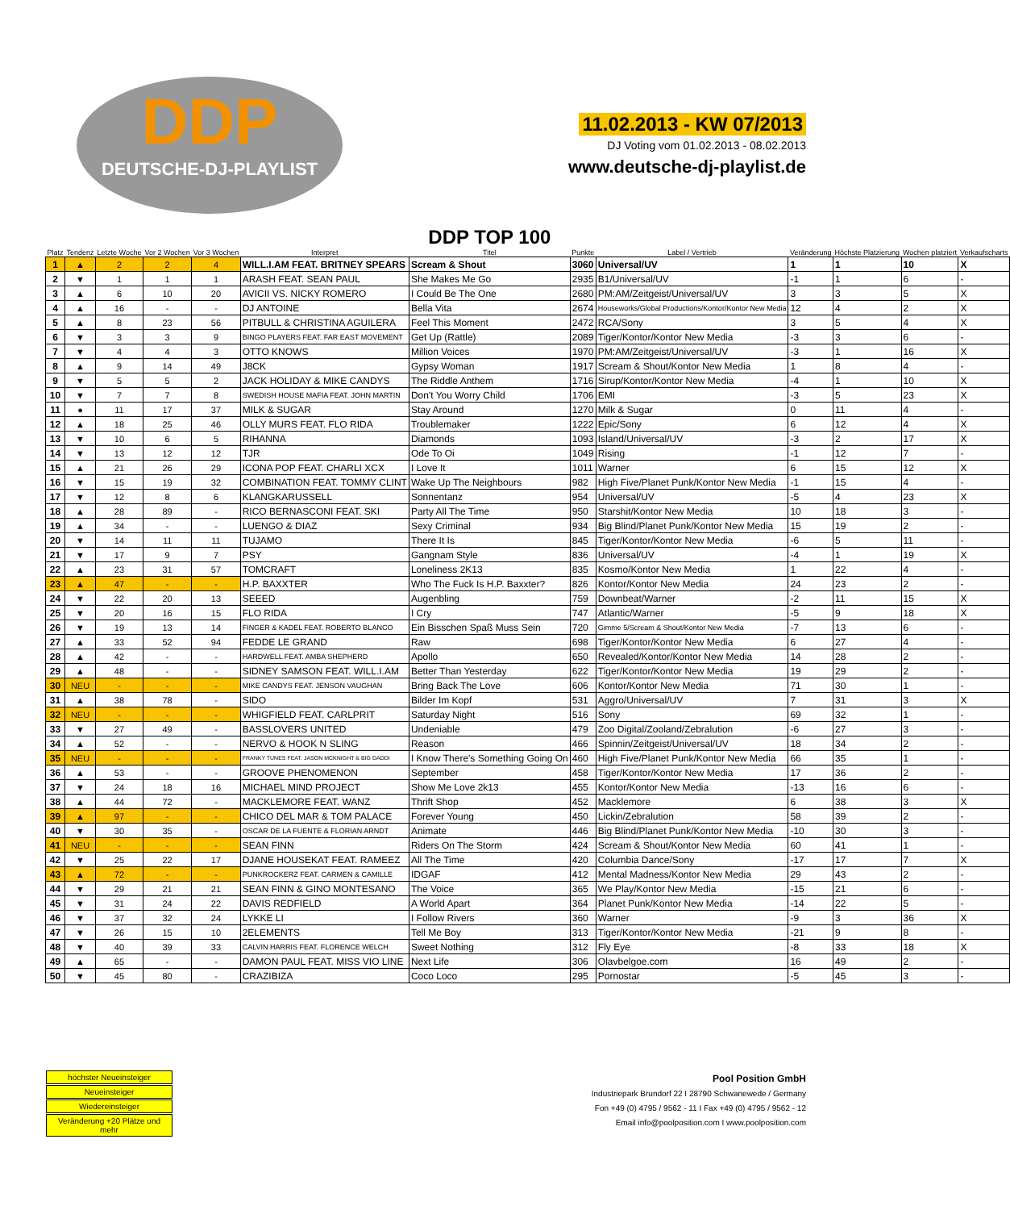DDP
DEUTSCHE-DJ-PLAYLIST
11.02.2013 - KW 07/2013
DJ Voting vom 01.02.2013 - 08.02.2013
www.deutsche-dj-playlist.de
| Platz | Tendenz | Letzte Woche | Vor 2 Wochen | Vor 3 Wochen | Interpret | DDP TOP 100 Titel | Punkte | Label / Vertrieb | Veränderung | Höchste Platzierung | Wochen platziert | Verkaufscharts |
| --- | --- | --- | --- | --- | --- | --- | --- | --- | --- | --- | --- | --- |
| 1 | ▲ | 2 | 2 | 4 | WILL.I.AM FEAT. BRITNEY SPEARS | Scream & Shout | 3060 | Universal/UV | 1 | 1 | 10 | X |
| 2 | ▼ | 1 | 1 | 1 | ARASH FEAT. SEAN PAUL | She Makes Me Go | 2935 | B1/Universal/UV | -1 | 1 | 6 | - |
| 3 | ▲ | 6 | 10 | 20 | AVICII VS. NICKY ROMERO | I Could Be The One | 2680 | PM:AM/Zeitgeist/Universal/UV | 3 | 3 | 5 | X |
| 4 | ▲ | 16 | - | - | DJ ANTOINE | Bella Vita | 2674 | Houseworks/Global Productions/Kontor/Kontor New Media | 12 | 4 | 2 | X |
| 5 | ▲ | 8 | 23 | 56 | PITBULL & CHRISTINA AGUILERA | Feel This Moment | 2472 | RCA/Sony | 3 | 5 | 4 | X |
| 6 | ▼ | 3 | 3 | 9 | BINGO PLAYERS FEAT. FAR EAST MOVEMENT | Get Up (Rattle) | 2089 | Tiger/Kontor/Kontor New Media | -3 | 3 | 6 | - |
| 7 | ▼ | 4 | 4 | 3 | OTTO KNOWS | Million Voices | 1970 | PM:AM/Zeitgeist/Universal/UV | -3 | 1 | 16 | X |
| 8 | ▲ | 9 | 14 | 49 | J8CK | Gypsy Woman | 1917 | Scream & Shout/Kontor New Media | 1 | 8 | 4 | - |
| 9 | ▼ | 5 | 5 | 2 | JACK HOLIDAY & MIKE CANDYS | The Riddle Anthem | 1716 | Sirup/Kontor/Kontor New Media | -4 | 1 | 10 | X |
| 10 | ▼ | 7 | 7 | 8 | SWEDISH HOUSE MAFIA FEAT. JOHN MARTIN | Don't You Worry Child | 1706 | EMI | -3 | 5 | 23 | X |
| 11 | ● | 11 | 17 | 37 | MILK & SUGAR | Stay Around | 1270 | Milk & Sugar | 0 | 11 | 4 | - |
| 12 | ▲ | 18 | 25 | 46 | OLLY MURS FEAT. FLO RIDA | Troublemaker | 1222 | Epic/Sony | 6 | 12 | 4 | X |
| 13 | ▼ | 10 | 6 | 5 | RIHANNA | Diamonds | 1093 | Island/Universal/UV | -3 | 2 | 17 | X |
| 14 | ▼ | 13 | 12 | 12 | TJR | Ode To Oi | 1049 | Rising | -1 | 12 | 7 | - |
| 15 | ▲ | 21 | 26 | 29 | ICONA POP FEAT. CHARLI XCX | I Love It | 1011 | Warner | 6 | 15 | 12 | X |
| 16 | ▼ | 15 | 19 | 32 | COMBINATION FEAT. TOMMY CLINT | Wake Up The Neighbours | 982 | High Five/Planet Punk/Kontor New Media | -1 | 15 | 4 | - |
| 17 | ▼ | 12 | 8 | 6 | KLANGKARUSSELL | Sonnentanz | 954 | Universal/UV | -5 | 4 | 23 | X |
| 18 | ▲ | 28 | 89 | - | RICO BERNASCONI FEAT. SKI | Party All The Time | 950 | Starshit/Kontor New Media | 10 | 18 | 3 | - |
| 19 | ▲ | 34 | - | - | LUENGO & DIAZ | Sexy Criminal | 934 | Big Blind/Planet Punk/Kontor New Media | 15 | 19 | 2 | - |
| 20 | ▼ | 14 | 11 | 11 | TUJAMO | There It Is | 845 | Tiger/Kontor/Kontor New Media | -6 | 5 | 11 | - |
| 21 | ▼ | 17 | 9 | 7 | PSY | Gangnam Style | 836 | Universal/UV | -4 | 1 | 19 | X |
| 22 | ▲ | 23 | 31 | 57 | TOMCRAFT | Loneliness 2K13 | 835 | Kosmo/Kontor New Media | 1 | 22 | 4 | - |
| 23 | ▲ | 47 | - | - | H.P. BAXXTER | Who The Fuck Is H.P. Baxxter? | 826 | Kontor/Kontor New Media | 24 | 23 | 2 | - |
| 24 | ▼ | 22 | 20 | 13 | SEEED | Augenbling | 759 | Downbeat/Warner | -2 | 11 | 15 | X |
| 25 | ▼ | 20 | 16 | 15 | FLO RIDA | I Cry | 747 | Atlantic/Warner | -5 | 9 | 18 | X |
| 26 | ▼ | 19 | 13 | 14 | FINGER & KADEL FEAT. ROBERTO BLANCO | Ein Bisschen Spaß Muss Sein | 720 | Gimme 5/Scream & Shout/Kontor New Media | -7 | 13 | 6 | - |
| 27 | ▲ | 33 | 52 | 94 | FEDDE LE GRAND | Raw | 698 | Tiger/Kontor/Kontor New Media | 6 | 27 | 4 | - |
| 28 | ▲ | 42 | - | - | HARDWELL FEAT. AMBA SHEPHERD | Apollo | 650 | Revealed/Kontor/Kontor New Media | 14 | 28 | 2 | - |
| 29 | ▲ | 48 | - | - | SIDNEY SAMSON FEAT. WILL.I.AM | Better Than Yesterday | 622 | Tiger/Kontor/Kontor New Media | 19 | 29 | 2 | - |
| 30 | NEU | - | - | - | MIKE CANDYS FEAT. JENSON VAUGHAN | Bring Back The Love | 606 | Kontor/Kontor New Media | 71 | 30 | 1 | - |
| 31 | ▲ | 38 | 78 | - | SIDO | Bilder Im Kopf | 531 | Aggro/Universal/UV | 7 | 31 | 3 | X |
| 32 | NEU | - | - | - | WHIGFIELD FEAT. CARLPRIT | Saturday Night | 516 | Sony | 69 | 32 | 1 | - |
| 33 | ▼ | 27 | 49 | - | BASSLOVERS UNITED | Undeniable | 479 | Zoo Digital/Zooland/Zebralution | -6 | 27 | 3 | - |
| 34 | ▲ | 52 | - | - | NERVO & HOOK N SLING | Reason | 466 | Spinnin/Zeitgeist/Universal/UV | 18 | 34 | 2 | - |
| 35 | NEU | - | - | - | FRANKY TUNES FEAT. JASON MCKNIGHT & BIG DADDI | I Know There's Something Going On | 460 | High Five/Planet Punk/Kontor New Media | 66 | 35 | 1 | - |
| 36 | ▲ | 53 | - | - | GROOVE PHENOMENON | September | 458 | Tiger/Kontor/Kontor New Media | 17 | 36 | 2 | - |
| 37 | ▼ | 24 | 18 | 16 | MICHAEL MIND PROJECT | Show Me Love 2k13 | 455 | Kontor/Kontor New Media | -13 | 16 | 6 | - |
| 38 | ▲ | 44 | 72 | - | MACKLEMORE FEAT. WANZ | Thrift Shop | 452 | Macklemore | 6 | 38 | 3 | X |
| 39 | ▲ | 97 | - | - | CHICO DEL MAR & TOM PALACE | Forever Young | 450 | Lickin/Zebralution | 58 | 39 | 2 | - |
| 40 | ▼ | 30 | 35 | - | OSCAR DE LA FUENTE & FLORIAN ARNDT | Animate | 446 | Big Blind/Planet Punk/Kontor New Media | -10 | 30 | 3 | - |
| 41 | NEU | - | - | - | SEAN FINN | Riders On The Storm | 424 | Scream & Shout/Kontor New Media | 60 | 41 | 1 | - |
| 42 | ▼ | 25 | 22 | 17 | DJANE HOUSEKAT FEAT. RAMEEZ | All The Time | 420 | Columbia Dance/Sony | -17 | 17 | 7 | X |
| 43 | ▲ | 72 | - | - | PUNKROCKERZ FEAT. CARMEN & CAMILLE | IDGAF | 412 | Mental Madness/Kontor New Media | 29 | 43 | 2 | - |
| 44 | ▼ | 29 | 21 | 21 | SEAN FINN & GINO MONTESANO | The Voice | 365 | We Play/Kontor New Media | -15 | 21 | 6 | - |
| 45 | ▼ | 31 | 24 | 22 | DAVIS REDFIELD | A World Apart | 364 | Planet Punk/Kontor New Media | -14 | 22 | 5 | - |
| 46 | ▼ | 37 | 32 | 24 | LYKKE LI | I Follow Rivers | 360 | Warner | -9 | 3 | 36 | X |
| 47 | ▼ | 26 | 15 | 10 | 2ELEMENTS | Tell Me Boy | 313 | Tiger/Kontor/Kontor New Media | -21 | 9 | 8 | - |
| 48 | ▼ | 40 | 39 | 33 | CALVIN HARRIS FEAT. FLORENCE WELCH | Sweet Nothing | 312 | Fly Eye | -8 | 33 | 18 | X |
| 49 | ▲ | 65 | - | - | DAMON PAUL FEAT. MISS VIO LINE | Next Life | 306 | Olavbelgoe.com | 16 | 49 | 2 | - |
| 50 | ▼ | 45 | 80 | - | CRAZIBIZA | Coco Loco | 295 | Pornostar | -5 | 45 | 3 | - |
höchster Neueinsteiger
Neueinsteiger
Wiedereinsteiger
Veränderung +20 Plätze und mehr
Pool Position GmbH
Industriepark Brundorf 22 I 28790 Schwanewede / Germany
Fon +49 (0) 4795 / 9562 - 11 I Fax +49 (0) 4795 / 9562 - 12
Email info@poolposition.com I www.poolposition.com